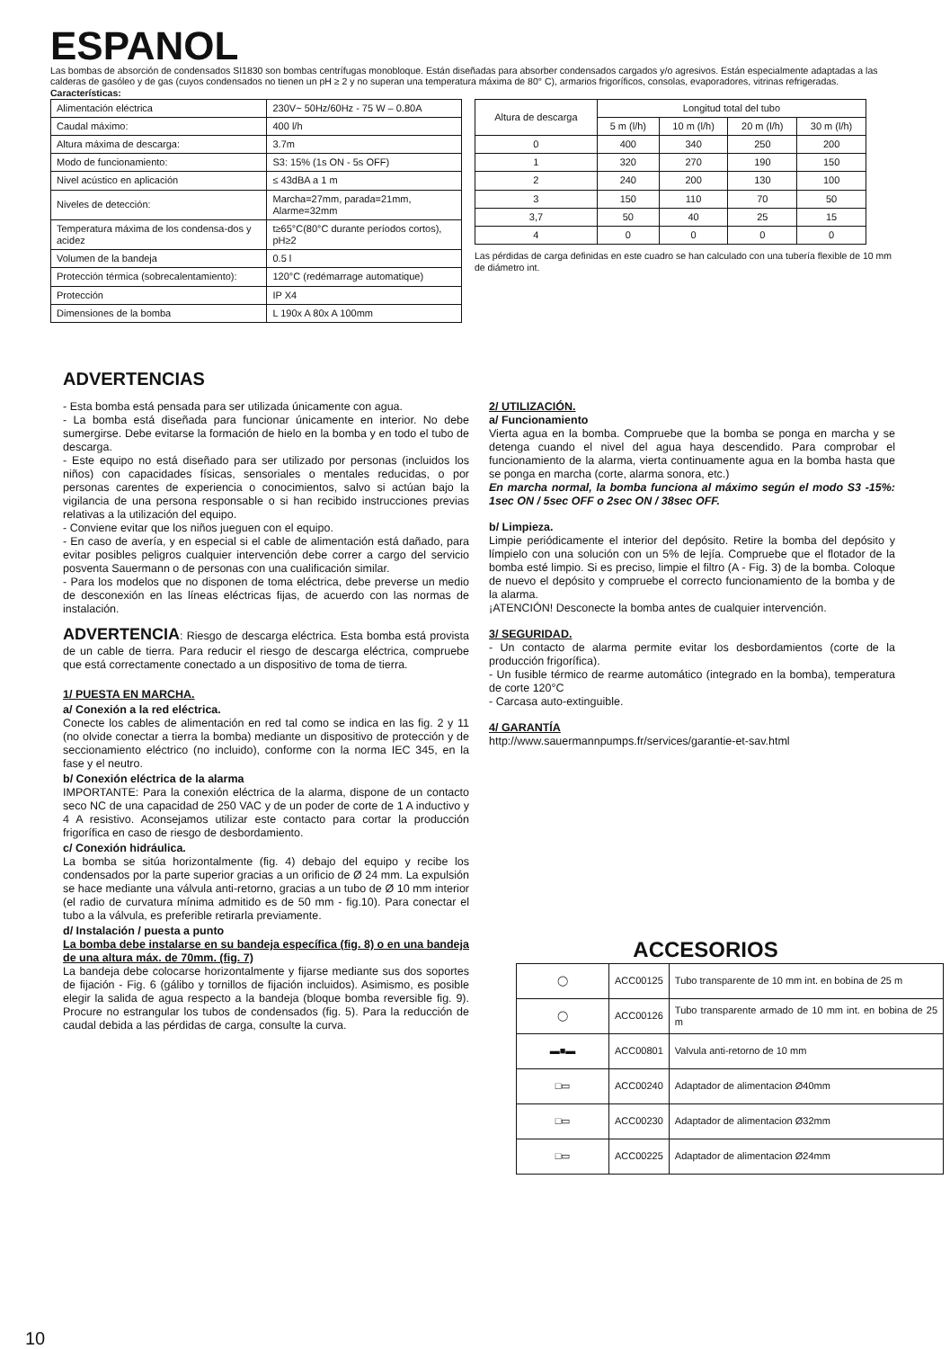ESPANOL
Las bombas de absorción de condensados SI1830 son bombas centrífugas monobloque. Están diseñadas para absorber condensados cargados y/o agresivos. Están especialmente adaptadas a las calderas de gasóleo y de gas (cuyos condensados no tienen un pH ≥ 2 y no superan una temperatura máxima de 80° C), armarios frigoríficos, consolas, evaporadores, vitrinas refrigeradas.
Características:
| Alimentación eléctrica | 230V~ 50Hz/60Hz - 75 W – 0.80A |
| Caudal máximo: | 400 l/h |
| Altura máxima de descarga: | 3.7m |
| Modo de funcionamiento: | S3: 15% (1s ON - 5s OFF) |
| Nivel acústico en aplicación | ≤ 43dBA a 1 m |
| Niveles de detección: | Marcha=27mm, parada=21mm, Alarme=32mm |
| Temperatura máxima de los condensa-dos y acidez | t≥65°C(80°C durante períodos cortos), pH≥2 |
| Volumen de la bandeja | 0.5 l |
| Protección térmica (sobrecalentamiento): | 120°C (redémarrage automatique) |
| Protección | IP X4 |
| Dimensiones de la bomba | L 190x A 80x A 100mm |
| Altura de descarga | Longitud total del tubo | | | |
| --- | --- | --- | --- | --- |
| | 5 m (l/h) | 10 m (l/h) | 20 m (l/h) | 30 m (l/h) |
| 0 | 400 | 340 | 250 | 200 |
| 1 | 320 | 270 | 190 | 150 |
| 2 | 240 | 200 | 130 | 100 |
| 3 | 150 | 110 | 70 | 50 |
| 3,7 | 50 | 40 | 25 | 15 |
| 4 | 0 | 0 | 0 | 0 |
Las pérdidas de carga definidas en este cuadro se han calculado con una tubería flexible de 10 mm de diámetro int.
ADVERTENCIAS
- Esta bomba está pensada para ser utilizada únicamente con agua.
- La bomba está diseñada para funcionar únicamente en interior. No debe sumergirse. Debe evitarse la formación de hielo en la bomba y en todo el tubo de descarga.
- Este equipo no está diseñado para ser utilizado por personas (incluidos los niños) con capacidades físicas, sensoriales o mentales reducidas, o por personas carentes de experiencia o conocimientos, salvo si actúan bajo la vigilancia de una persona responsable o si han recibido instrucciones previas relativas a la utilización del equipo.
- Conviene evitar que los niños jueguen con el equipo.
- En caso de avería, y en especial si el cable de alimentación está dañado, para evitar posibles peligros cualquier intervención debe correr a cargo del servicio posventa Sauermann o de personas con una cualificación similar.
- Para los modelos que no disponen de toma eléctrica, debe preverse un medio de desconexión en las líneas eléctricas fijas, de acuerdo con las normas de instalación.
ADVERTENCIA: Riesgo de descarga eléctrica. Esta bomba está provista de un cable de tierra. Para reducir el riesgo de descarga eléctrica, compruebe que está correctamente conectado a un dispositivo de toma de tierra.
1/ PUESTA EN MARCHA.
a/ Conexión a la red eléctrica.
Conecte los cables de alimentación en red tal como se indica en las fig. 2 y 11 (no olvide conectar a tierra la bomba) mediante un dispositivo de protección y de seccionamiento eléctrico (no incluido), conforme con la norma IEC 345, en la fase y el neutro.
b/ Conexión eléctrica de la alarma
IMPORTANTE: Para la conexión eléctrica de la alarma, dispone de un contacto seco NC de una capacidad de 250 VAC y de un poder de corte de 1 A inductivo y 4 A resistivo. Aconsejamos utilizar este contacto para cortar la producción frigorífica en caso de riesgo de desbordamiento.
c/ Conexión hidráulica.
La bomba se sitúa horizontalmente (fig. 4) debajo del equipo y recibe los condensados por la parte superior gracias a un orificio de Ø 24 mm. La expulsión se hace mediante una válvula anti-retorno, gracias a un tubo de Ø 10 mm interior (el radio de curvatura mínima admitido es de 50 mm - fig.10). Para conectar el tubo a la válvula, es preferible retirarla previamente.
d/ Instalación / puesta a punto
La bomba debe instalarse en su bandeja específica (fig. 8) o en una bandeja de una altura máx. de 70mm. (fig. 7)
La bandeja debe colocarse horizontalmente y fijarse mediante sus dos soportes de fijación - Fig. 6 (gálibo y tornillos de fijación incluidos). Asimismo, es posible elegir la salida de agua respecto a la bandeja (bloque bomba reversible fig. 9). Procure no estrangular los tubos de condensados (fig. 5). Para la reducción de caudal debida a las pérdidas de carga, consulte la curva.
2/ UTILIZACIÓN.
a/ Funcionamiento
Vierta agua en la bomba. Compruebe que la bomba se ponga en marcha y se detenga cuando el nivel del agua haya descendido. Para comprobar el funcionamiento de la alarma, vierta continuamente agua en la bomba hasta que se ponga en marcha (corte, alarma sonora, etc.)
En marcha normal, la bomba funciona al máximo según el modo S3 -15%: 1sec ON / 5sec OFF o 2sec ON / 38sec OFF.
b/ Limpieza.
Limpie periódicamente el interior del depósito. Retire la bomba del depósito y límpielo con una solución con un 5% de lejía. Compruebe que el flotador de la bomba esté limpio. Si es preciso, limpie el filtro (A - Fig. 3) de la bomba. Coloque de nuevo el depósito y compruebe el correcto funcionamiento de la bomba y de la alarma.
¡ATENCIÓN! Desconecte la bomba antes de cualquier intervención.
3/ SEGURIDAD.
- Un contacto de alarma permite evitar los desbordamientos (corte de la producción frigorífica).
- Un fusible térmico de rearme automático (integrado en la bomba), temperatura de corte 120°C
- Carcasa auto-extinguible.
4/ GARANTÍA
http://www.sauermannpumps.fr/services/garantie-et-sav.html
ACCESORIOS
| ◯ | ACC00125 | Tubo transparente de 10 mm int. en bobina de 25 m |
| ◯ | ACC00126 | Tubo transparente armado de 10 mm int. en bobina de 25 m |
| ▬■▬ | ACC00801 | Valvula anti-retorno de 10 mm |
| □▭ | ACC00240 | Adaptador de alimentacion Ø40mm |
| □▭ | ACC00230 | Adaptador de alimentacion Ø32mm |
| □▭ | ACC00225 | Adaptador de alimentacion Ø24mm |
10